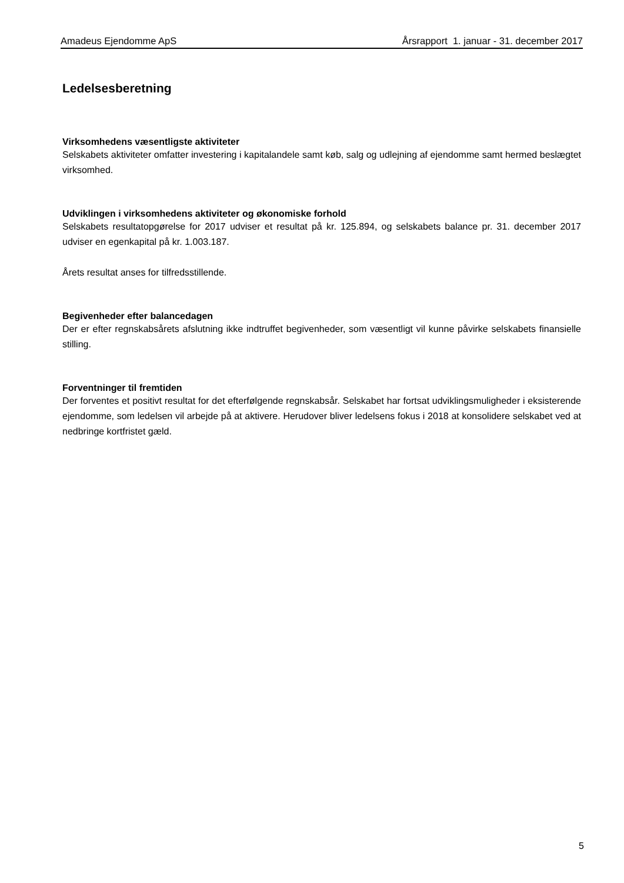Amadeus Ejendomme ApS Årsrapport 1. januar - 31. december 2017
Ledelsesberetning
Virksomhedens væsentligste aktiviteter
Selskabets aktiviteter omfatter investering i kapitalandele samt køb, salg og udlejning af ejendomme samt hermed beslægtet virksomhed.
Udviklingen i virksomhedens aktiviteter og økonomiske forhold
Selskabets resultatopgørelse for 2017 udviser et resultat på kr. 125.894, og selskabets balance pr. 31. december 2017 udviser en egenkapital på kr. 1.003.187.
Årets resultat anses for tilfredsstillende.
Begivenheder efter balancedagen
Der er efter regnskabsårets afslutning ikke indtruffet begivenheder, som væsentligt vil kunne påvirke selskabets finansielle stilling.
Forventninger til fremtiden
Der forventes et positivt resultat for det efterfølgende regnskabsår. Selskabet har fortsat udviklingsmuligheder i eksisterende ejendomme, som ledelsen vil arbejde på at aktivere. Herudover bliver ledelsens fokus i 2018 at konsolidere selskabet ved at nedbringe kortfristet gæld.
5